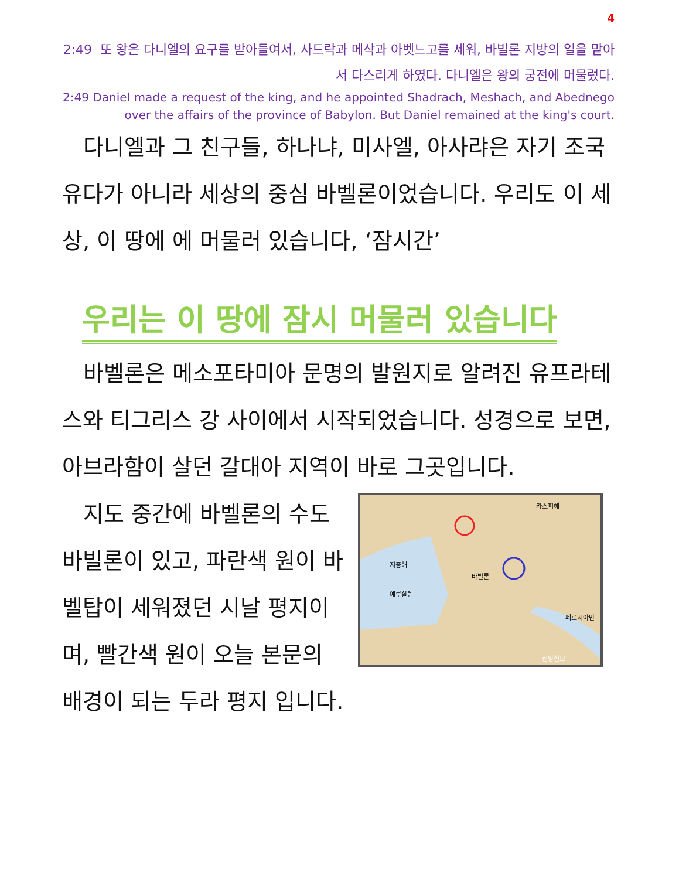4
2:49 또 왕은 다니엘의 요구를 받아들여서, 사드락과 메삭과 아벳느고를 세워, 바빌론 지방의 일을 맡아서 다스리게 하였다. 다니엘은 왕의 궁전에 머물렀다.
2:49 Daniel made a request of the king, and he appointed Shadrach, Meshach, and Abednego over the affairs of the province of Babylon. But Daniel remained at the king's court.
다니엘과 그 친구들, 하나냐, 미사엘, 아사랴은 자기 조국 유다가 아니라 세상의 중심 바벨론이었습니다. 우리도 이 세상, 이 땅에 에 머물러 있습니다, ‘잠시간’
우리는 이 땅에 잠시 머물러 있습니다
바벨론은 메소포타미아 문명의 발원지로 알려진 유프라테스와 티그리스 강 사이에서 시작되었습니다. 성경으로 보면, 아브라함이 살던 갈대아 지역이 바로 그곳입니다.
카스피해
지중해
바빌론
예루살렘
페르시아만
신앙신보
지도 중간에 바벨론의 수도 바빌론이 있고, 파란색 원이 바벨탑이 세워졌던 시날 평지이며, 빨간색 원이 오늘 본문의 배경이 되는 두라 평지 입니다.